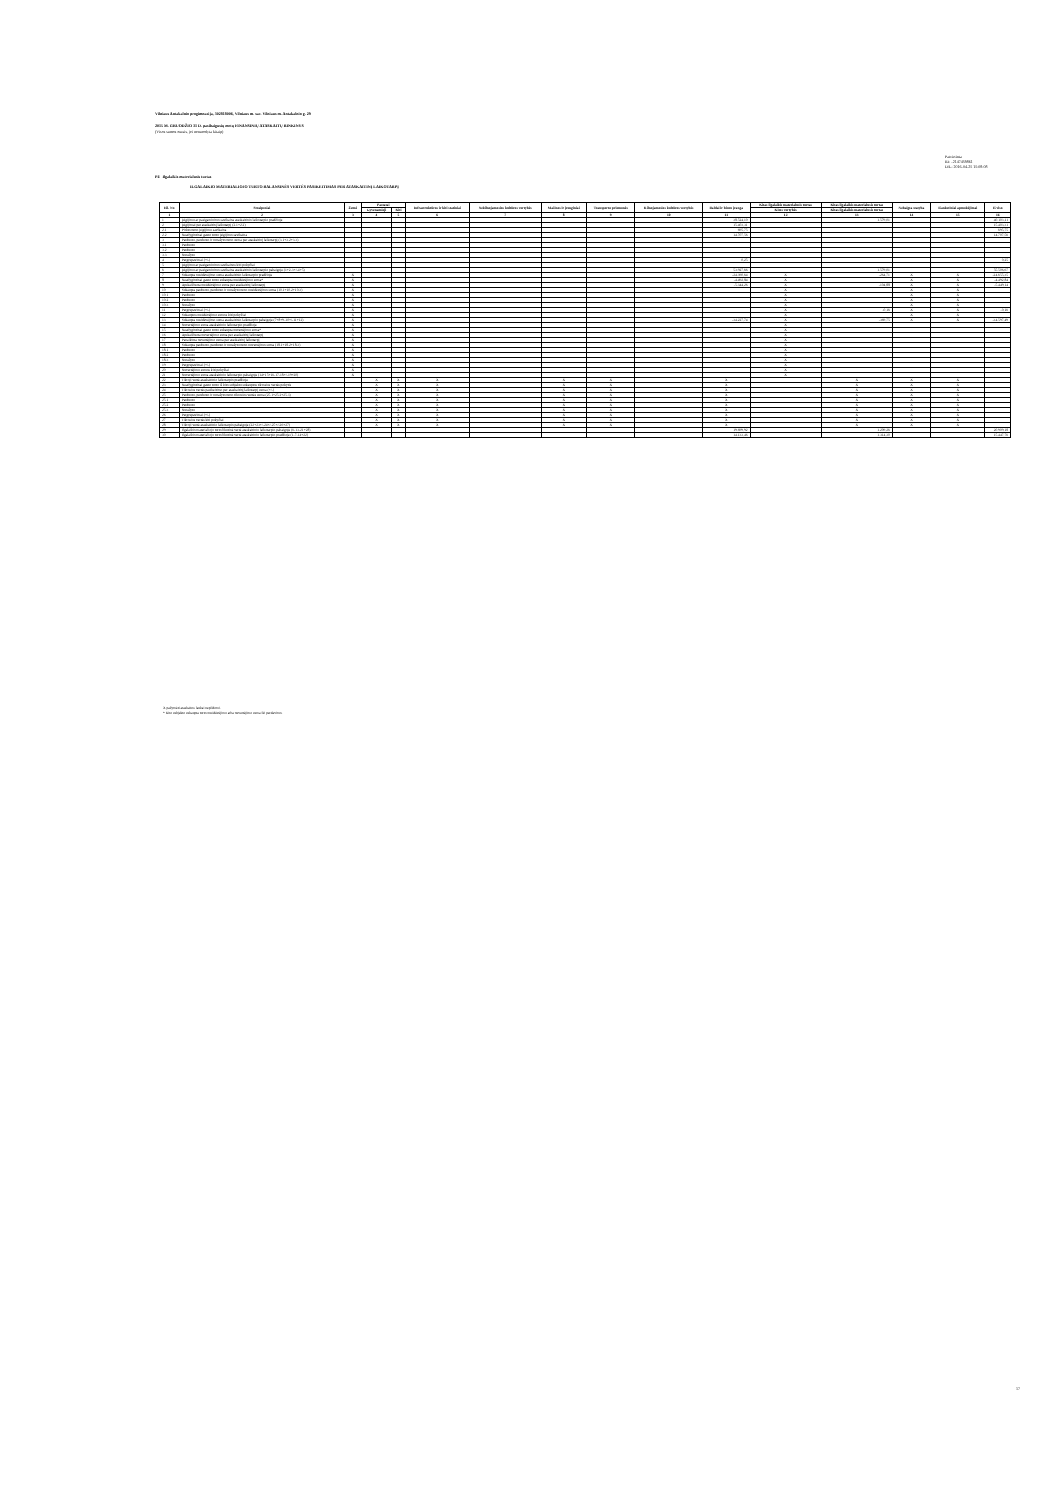Vilniaus Antakalnio progimnazija, 302818006, Vilniaus m. sav. Vilniaus m. Antakalnio g. 29
2015 M. GRUODŽIO 31 D. pasibaigusių metų FINANSINIŲ ATASKAITŲ RINKINYS
(Visos sumos eurais, jei nenurodyta kitaip)
Patvirtinta
ID: -2147459861
D/L: 2016-04-25 15:08:08
P4 Ilgalaikis materialusis turtas
ILGALAIKIO MATERIALIOJO TURTO BALANSINĖS VERTĖS PASIKEITIMAS PER ATASKAITINĮ LAIKOTARPĮ
| Eil. Nr. | Straipsniai | Žemė | Pastatai | | Infrastruktūros ir kiti statiniai | Nekilnojamosios kultūros vertybės | Mašinos ir įrenginiai | Transporto priemonės | Kilnojamosios kultūros vertybės | Baldai ir biuro įranga | Kitas ilgalaikis materialusis turtas | Kitas ilgalaikis materialusis turtas | Nebaigta statyba | Išankstiniai apmokėjimai | Iš viso |
| --- | --- | --- | --- | --- | --- | --- | --- | --- | --- | --- | --- | --- | --- | --- | --- |
| | | | Gyvenamieji | Kiti | | | | | | | Kitos vertybės | Kitas ilgalaikis materialusis turtas | | | |
| 1 | 2 | 3 | 4 | 5 | 6 | 7 | 8 | 9 | 10 | 11 | 12 | 13 | 14 | 15 | 16 |
| 1 | Įsigijimo ar pasigaminimo savikaina ataskaitinio laikotarpio pradžioje | | | | | | | | | 38.524,10 | | 1.579,01 | | | 40.103,11 |
| 2 | Įsigijimai per ataskaitinį laikotarpį (2.1+2.2) | | | | | | | | | 15.403,31 | | | | | 15.403,31 |
| 2.1 | Pirkto turto įsigijimo savikaina | | | | | | | | | 695,75 | | | | | 695,75 |
| 2.2 | Neatlygintinai gauto turto įsigijimo savikaina | | | | | | | | | 14.707,56 | | | | | 14.707,56 |
| 3 | Parduoto, perduoto ir nurašyto turto suma per ataskaitinį laikotarpį (3.1+3.2+3.3) | | | | | | | | | | | | | | |
| 3.1 | Parduoto | | | | | | | | | | | | | | |
| 3.2 | Perduoto | | | | | | | | | | | | | | |
| 3.3 | Nurašyto | | | | | | | | | | | | | | |
| 4 | Pergrupavimai (+/-) | | | | | | | | | 0,25 | | | | | 0,25 |
| 5 | Įsigijimo ar pasigaminimo savikainos kiti pokyčiai | | | | | | | | | | | | | | |
| 6 | Įsigijimo ar pasigaminimo savikaina ataskaitinio laikotarpio pabaigoje (1+2-3+/-4+5) | | | | | | | | | 53.927,66 | | 1.579,01 | | | 55.506,67 |
| 7 | Sukaupta nusidėvėjimo suma ataskaitinio laikotarpio pradžioje | X | | | | | | | | -24.390,64 | X | -264,71 | X | X | -24.655,35 |
| 8 | Neatlygintinai gauto turto sukaupta nusidėvėjimo suma* | X | | | | | | | | -4.492,84 | X | | X | X | -4.492,84 |
| 9 | Apskaičiuota nusidėvėjimo suma per ataskaitinį laikotarpį | X | | | | | | | | -5.344,26 | X | -104,88 | X | X | -5.449,14 |
| 10 | Sukaupta parduoto, perduoto ir nurašyto turto nusidėvėjimo suma (10.1+10.2+10.3) | X | | | | | | | | | X | | X | X | |
| 10.1 | Parduoto | X | | | | | | | | | X | | X | X | |
| 10.2 | Perduoto | X | | | | | | | | | X | | X | X | |
| 10.3 | Nurašyto | X | | | | | | | | | X | | X | X | |
| 11 | Pergrupavimai (+/-) | X | | | | | | | | | X | -0,16 | X | X | -0,16 |
| 12 | Sukauptos nusidėvėjimo sumos kiti pokyčiai | X | | | | | | | | | X | | X | X | |
| 13 | Sukaupta nusidėvėjimo suma ataskaitinio laikotarpio pabaigoje (7+8+9-10+/-11+12) | X | | | | | | | | -34.227,74 | X | -369,75 | X | X | -34.597,49 |
| 14 | Nuvertėjimo suma ataskaitinio laikotarpio pradžioje | X | | | | | | | | | X | | | | |
| 15 | Neatlygintinai gauto turto sukaupta nuvertėjimo suma* | X | | | | | | | | | X | | | | |
| 16 | Apskaičiuota nuvertėjimo suma per ataskaitinį laikotarpį | X | | | | | | | | | X | | | | |
| 17 | Panaikinta nuvertėjimo suma per ataskaitinį laikotarpį | X | | | | | | | | | X | | | | |
| 18 | Sukaupta parduoto, perduoto ir nurašyto turto nuvertėjimo suma (18.1+18.2+18.3) | X | | | | | | | | | X | | | | |
| 18.1 | Parduoto | X | | | | | | | | | X | | | | |
| 18.2 | Perduoto | X | | | | | | | | | X | | | | |
| 18.3 | Nurašyto | X | | | | | | | | | X | | | | |
| 19 | Pergrupavimai (+/-) | X | | | | | | | | | X | | | | |
| 20 | Nuvertėjimo sumos kiti pokyčiai | X | | | | | | | | | X | | | | |
| 21 | Nuvertėjimo suma ataskaitinio laikotarpio pabaigoje (14+15+16-17-18+/-19+20) | X | | | | | | | | | X | | | | |
| 22 | Tikroji vertė ataskaitinio laikotarpio pradžioje | | X | X | X | | X | X | | X | | X | X | X | |
| 23 | Neatlygintinai gauto turto iš kito subjekto sukauptos tikrosios vertės pokytis | | X | X | X | | X | X | | X | | X | X | X | |
| 24 | Tikrosios vertės pasikeitimo per ataskaitinį laikotarpį suma (+/-) | | X | X | X | | X | X | | X | | X | X | X | |
| 25 | Parduoto, perduoto ir nurašyto turto tikrosios vertės suma (25.1+25.2+25.3) | | X | X | X | | X | X | | X | | X | X | X | |
| 25.1 | Parduoto | | X | X | X | | X | X | | X | | X | X | X | |
| 25.2 | Perduoto | | X | X | X | | X | X | | X | | X | X | X | |
| 25.3 | Nurašyto | | X | X | X | | X | X | | X | | X | X | X | |
| 26 | Pergrupavimai (+/-) | | X | X | X | | X | X | | X | | X | X | X | |
| 27 | Tikrosios vertės kiti pokyčiai | | X | X | X | | X | X | | X | | X | X | X | |
| 28 | Tikroji vertė ataskaitinio laikotarpio pabaigoje (22+23+/-24+/-25+/-26+27) | | X | X | X | | X | X | | X | | X | X | X | |
| 29 | Ilgalaikio materialiojo turto likutinė vertė ataskaitinio laikotarpio pabaigoje (6-13-21+28) | | | | | | | | | 19.699,92 | | 1.209,26 | | | 20.909,18 |
| 30 | Ilgalaikio materialiojo turto likutinė vertė ataskaitinio laikotarpio pradžioje (1-7-14+22) | | | | | | | | | 14.133,46 | | 1.314,30 | | | 15.447,76 |
X pažymėti ataskaitos laukai nepildomi.
* Kito subjekto sukaupta turto nusidėvėjimo arba nuvertėjimo suma iki perdavimo.
17